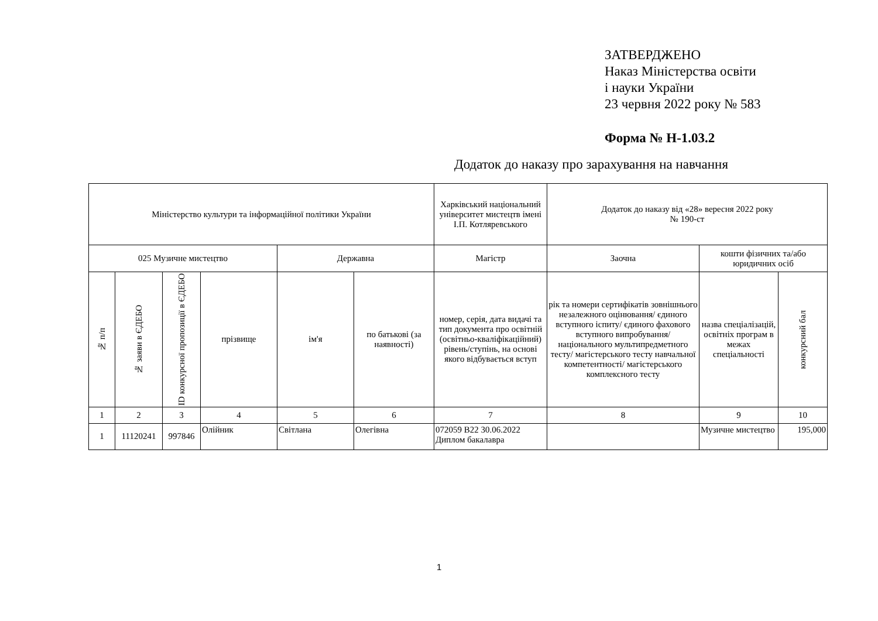ЗАТВЕРДЖЕНО
Наказ Міністерства освіти
і науки України
23 червня 2022 року № 583
Форма № Н-1.03.2
Додаток до наказу про зарахування на навчання
| Міністерство культури та інформаційної політики України | | | | | | Харківський національний університет мистецтв імені І.П. Котляревського | Додаток до наказу від «28» вересня 2022 року № 190-ст | | |
| 025 Музичне мистецтво | | | | Державна | | Магістр | Заочна | кошти фізичних та/або юридичних осіб | |
| № п/п | № заяви в ЄДЕБО | ID конкурсної пропозиції в ЄДЕБО | прізвище | ім'я | по батькові (за наявності) | номер, серія, дата видачі та тип документа про освітній (освітньо-кваліфікаційний) рівень/ступінь, на основі якого відбувається вступ | рік та номери сертифікатів зовнішнього незалежного оцінювання/ єдиного вступного іспиту/ єдиного фахового вступного випробування/ національного мультипредметного тесту/ магістерського тесту навчальної компетентності/ магістерського комплексного тесту | назва спеціалізацій, освітніх програм в межах спеціальності | конкурсний бал |
| 1 | 2 | 3 | 4 | 5 | 6 | 7 | 8 | 9 | 10 |
| 1 | 11120241 | 997846 | Олійник | Світлана | Олегівна | 072059 B22 30.06.2022 Диплом бакалавра | | Музичне мистецтво | 195,000 |
1